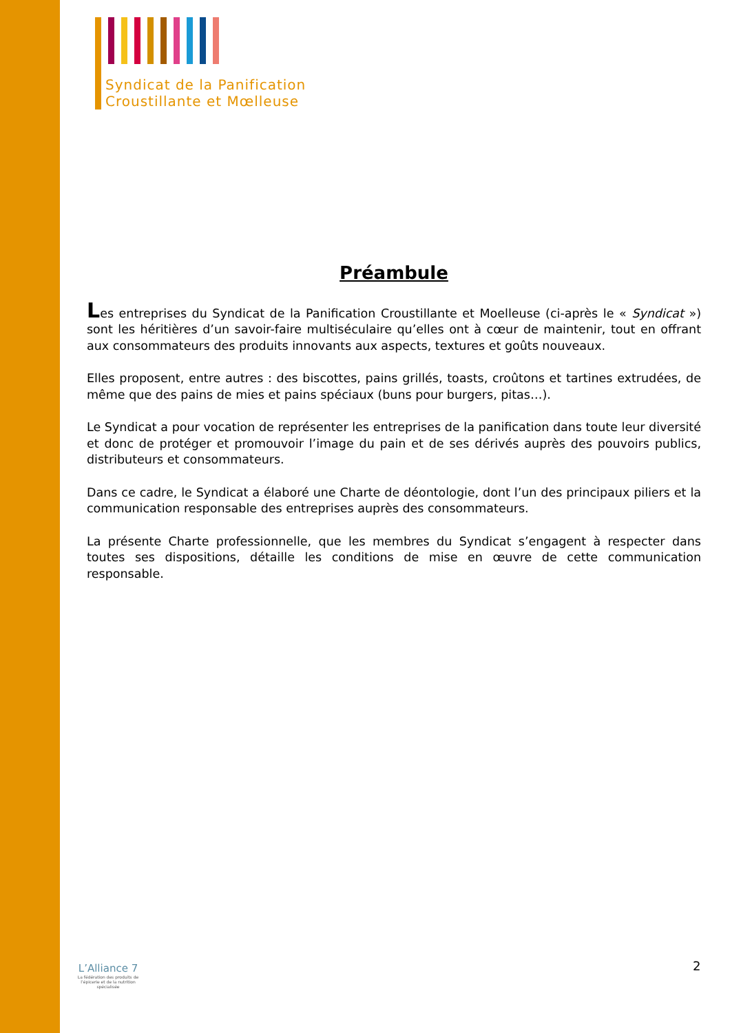Syndicat de la Panification
Croustillante et Mœlleuse
Préambule
Les entreprises du Syndicat de la Panification Croustillante et Moelleuse (ci-après le « Syndicat ») sont les héritières d’un savoir-faire multiséculaire qu’elles ont à cœur de maintenir, tout en offrant aux consommateurs des produits innovants aux aspects, textures et goûts nouveaux.
Elles proposent, entre autres : des biscottes, pains grillés, toasts, croûtons et tartines extrudées, de même que des pains de mies et pains spéciaux (buns pour burgers, pitas…).
Le Syndicat a pour vocation de représenter les entreprises de la panification dans toute leur diversité et donc de protéger et promouvoir l’image du pain et de ses dérivés auprès des pouvoirs publics, distributeurs et consommateurs.
Dans ce cadre, le Syndicat a élaboré une Charte de déontologie, dont l’un des principaux piliers et la communication responsable des entreprises auprès des consommateurs.
La présente Charte professionnelle, que les membres du Syndicat s’engagent à respecter dans toutes ses dispositions, détaille les conditions de mise en œuvre de cette communication responsable.
2
L’Alliance 7
La fédération des produits de l’épicerie et de la nutrition spécialisée